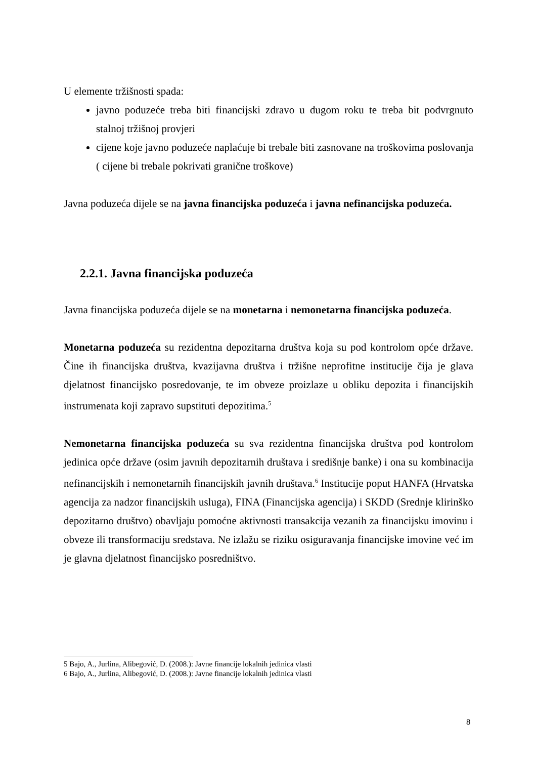U elemente tržišnosti spada:
javno poduzeće treba biti financijski zdravo u dugom roku te treba bit podvrgnuto stalnoj tržišnoj provjeri
cijene koje javno poduzeće naplaćuje bi trebale biti zasnovane na troškovima poslovanja ( cijene bi trebale pokrivati granične troškove)
Javna poduzeća dijele se na javna financijska poduzeća i javna nefinancijska poduzeća.
2.2.1. Javna financijska poduzeća
Javna financijska poduzeća dijele se na monetarna i nemonetarna financijska poduzeća.
Monetarna poduzeća su rezidentna depozitarna društva koja su pod kontrolom opće države. Čine ih financijska društva, kvazijavna društva i tržišne neprofitne institucije čija je glava djelatnost financijsko posredovanje, te im obveze proizlaze u obliku depozita i financijskih instrumenata koji zapravo supstituti depozitima.<sup>5</sup>
Nemonetarna financijska poduzeća su sva rezidentna financijska društva pod kontrolom jedinica opće države (osim javnih depozitarnih društava i središnje banke) i ona su kombinacija nefinancijskih i nemonetarnih financijskih javnih društava.<sup>6</sup> Institucije poput HANFA (Hrvatska agencija za nadzor financijskih usluga), FINA (Financijska agencija) i SKDD (Srednje klirinško depozitarno društvo) obavljaju pomoćne aktivnosti transakcija vezanih za financijsku imovinu i obveze ili transformaciju sredstava. Ne izlažu se riziku osiguravanja financijske imovine već im je glavna djelatnost financijsko posredništvo.
5 Bajo, A., Jurlina, Alibegović, D. (2008.): Javne financije lokalnih jedinica vlasti
6 Bajo, A., Jurlina, Alibegović, D. (2008.): Javne financije lokalnih jedinica vlasti
8